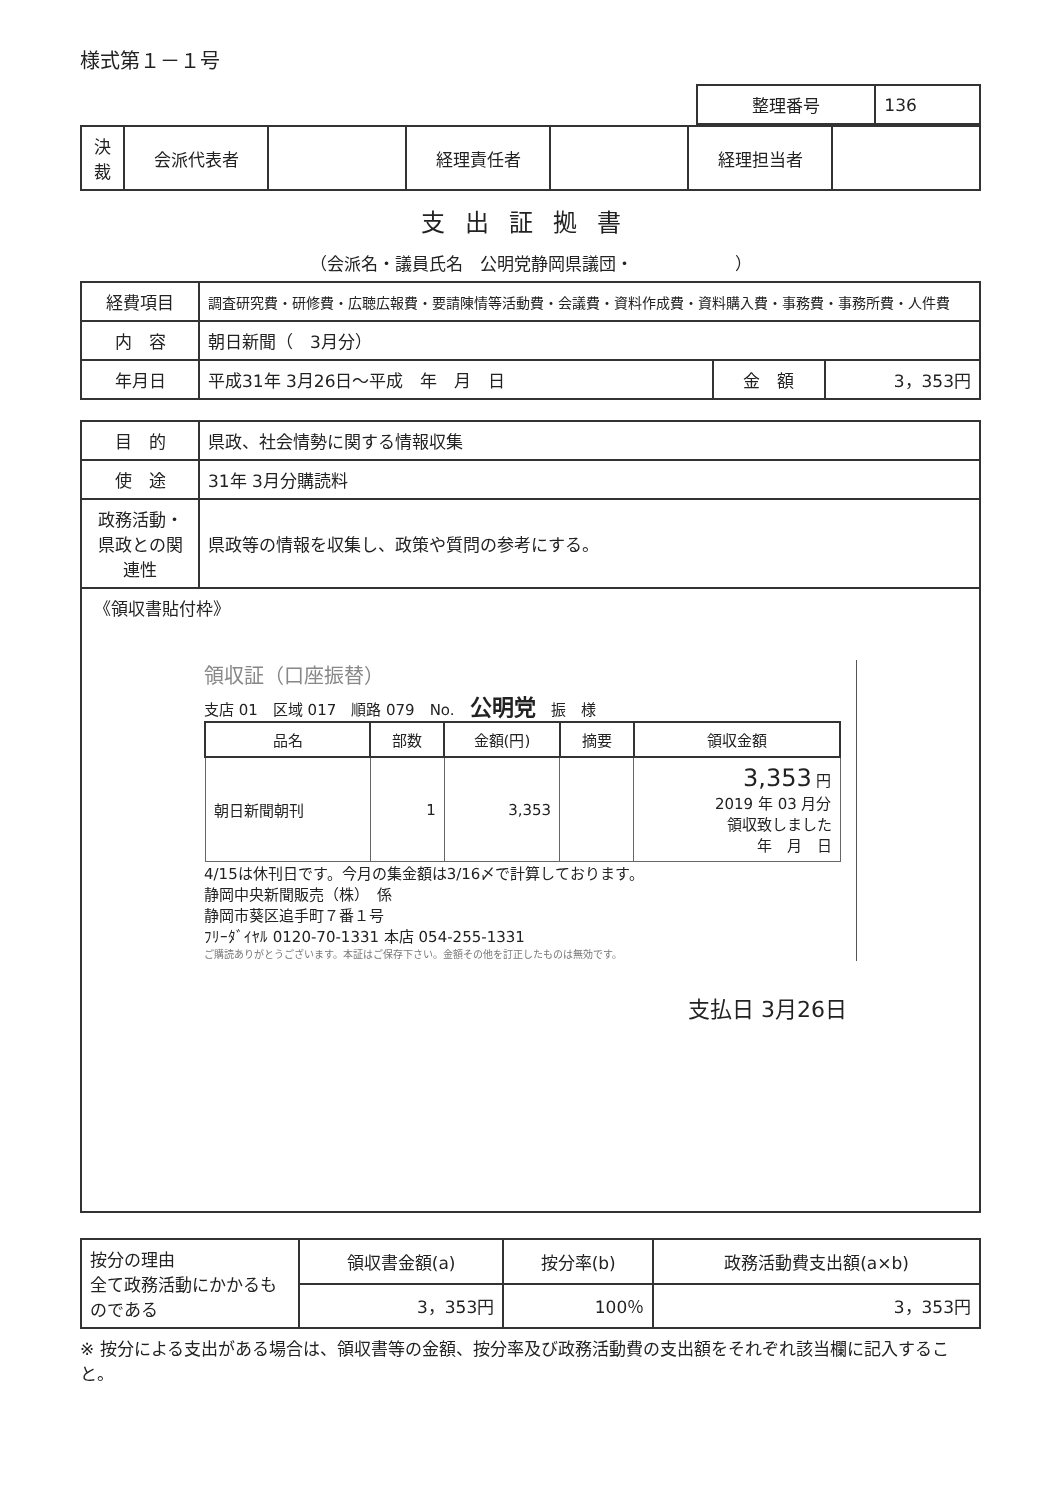様式第１－１号
| 整理番号 | 136 |
| 決裁 | 会派代表者 | | 経理責任者 | | 経理担当者 | |
支出証拠書
（会派名・議員氏名　公明党静岡県議団・　　　　　　）
| 経費項目 | 調査研究費・研修費・広聴広報費・要請陳情等活動費・会議費・資料作成費・資料購入費・事務費・事務所費・人件費 | | |
| 内 容 | 朝日新聞（ 3月分） | | |
| 年月日 | 平成31年 3月26日～平成 年 月 日 | 金 額 | 3，353円 |
| 目 的 | 県政、社会情勢に関する情報収集 |
| 使 途 | 31年 3月分購読料 |
| 政務活動・県政との関連性 | 県政等の情報を収集し、政策や質問の参考にする。 |
《領収書貼付枠》
領収証（口座振替）
支店 01　区域 017　順路 079　No.　公明党　振　様
| 品名 | 部数 | 金額(円) | 摘要 | 領収金額 |
| --- | --- | --- | --- | --- |
| 朝日新聞朝刊 | 1 | 3,353 | | 3,353 円 2019 年 03 月分 領収致しました 年 月 日 |
4/15は休刊日です。今月の集金額は3/16〆で計算しております。
静岡中央新聞販売（株）　係
静岡市葵区追手町７番１号
ﾌﾘｰﾀﾞｲﾔﾙ 0120-70-1331 本店 054-255-1331
ご購読ありがとうございます。本証はご保存下さい。金額その他を訂正したものは無効です。
支払日 3月26日
| 按分の理由 全て政務活動にかかるものである | 領収書金額(a) | 按分率(b) | 政務活動費支出額(a×b) |
| | 3，353円 | 100％ | 3，353円 |
※ 按分による支出がある場合は、領収書等の金額、按分率及び政務活動費の支出額をそれぞれ該当欄に記入すること。